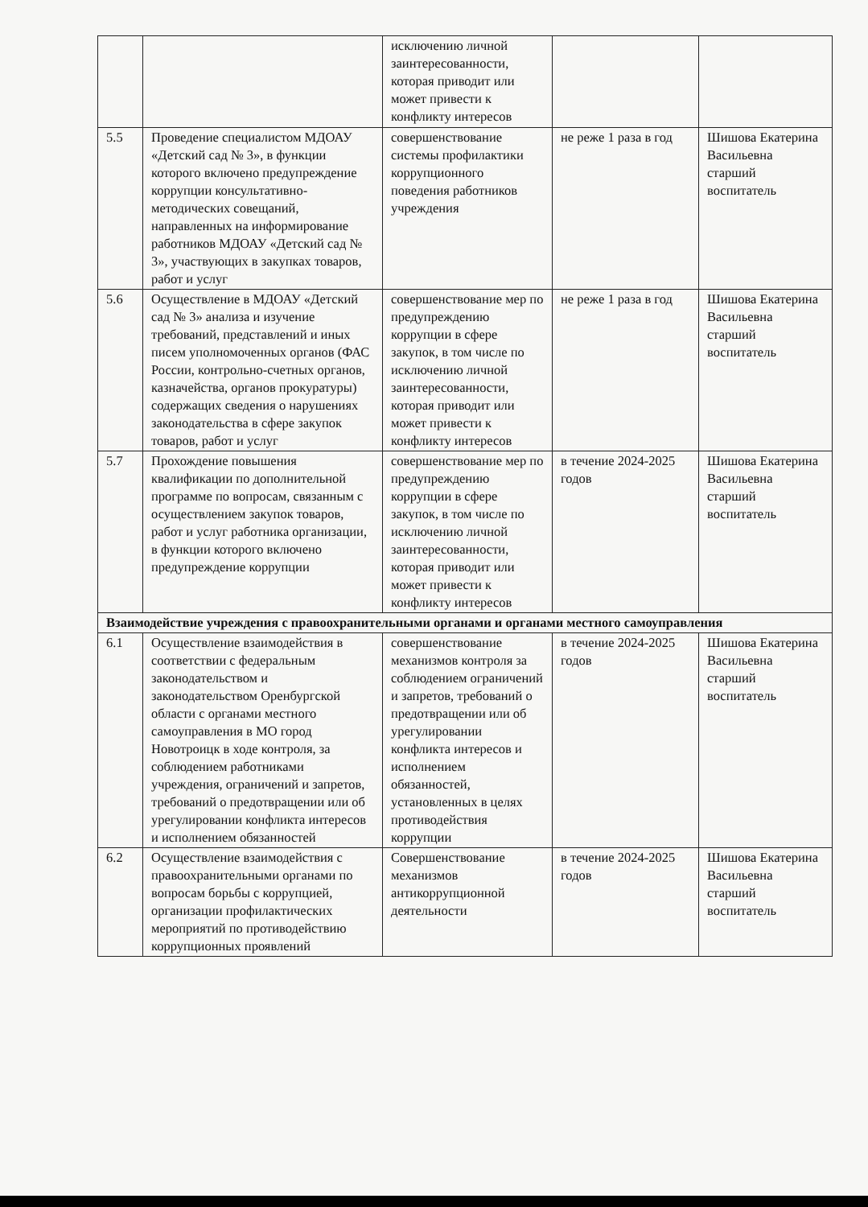| | | исключению личной заинтересованности, которая приводит или может привести к конфликту интересов | | |
| 5.5 | Проведение специалистом МДОАУ «Детский сад № 3», в функции которого включено предупреждение коррупции консультативно-методических совещаний, направленных на информирование работников МДОАУ «Детский сад № 3», участвующих в закупках товаров, работ и услуг | совершенствование системы профилактики коррупционного поведения работников учреждения | не реже 1 раза в год | Шишова Екатерина Васильевна старший воспитатель |
| 5.6 | Осуществление в МДОАУ «Детский сад № 3» анализа и изучение требований, представлений и иных писем уполномоченных органов (ФАС России, контрольно-счетных органов, казначейства, органов прокуратуры) содержащих сведения о нарушениях законодательства в сфере закупок товаров, работ и услуг | совершенствование мер по предупреждению коррупции в сфере закупок, в том числе по исключению личной заинтересованности, которая приводит или может привести к конфликту интересов | не реже 1 раза в год | Шишова Екатерина Васильевна старший воспитатель |
| 5.7 | Прохождение повышения квалификации по дополнительной программе по вопросам, связанным с осуществлением закупок товаров, работ и услуг работника организации, в функции которого включено предупреждение коррупции | совершенствование мер по предупреждению коррупции в сфере закупок, в том числе по исключению личной заинтересованности, которая приводит или может привести к конфликту интересов | в течение 2024-2025 годов | Шишова Екатерина Васильевна старший воспитатель |
| Взаимодействие учреждения с правоохранительными органами и органами местного самоуправления | | | | |
| 6.1 | Осуществление взаимодействия в соответствии с федеральным законодательством и законодательством Оренбургской области с органами местного самоуправления в МО город Новотроицк в ходе контроля, за соблюдением работниками учреждения, ограничений и запретов, требований о предотвращении или об урегулировании конфликта интересов и исполнением обязанностей | совершенствование механизмов контроля за соблюдением ограничений и запретов, требований о предотвращении или об урегулировании конфликта интересов и исполнением обязанностей, установленных в целях противодействия коррупции | в течение 2024-2025 годов | Шишова Екатерина Васильевна старший воспитатель |
| 6.2 | Осуществление взаимодействия с правоохранительными органами по вопросам борьбы с коррупцией, организации профилактических мероприятий по противодействию коррупционных проявлений | Совершенствование механизмов антикоррупционной деятельности | в течение 2024-2025 годов | Шишова Екатерина Васильевна старший воспитатель |